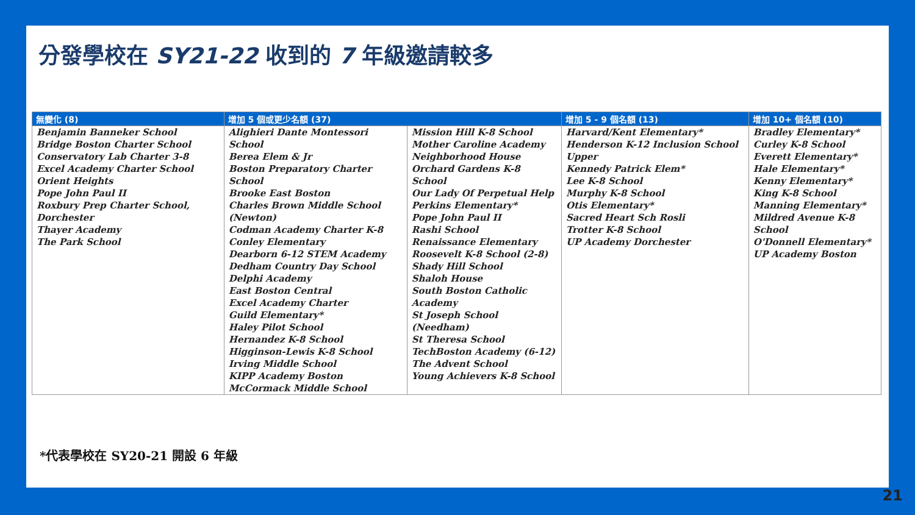分發學校在 SY21-22 收到的 7 年級邀請較多
| 無變化 (8) | 增加 5 個或更少名額 (37) | | 增加 5 - 9 個名額 (13) | 增加 10+ 個名額 (10) |
| --- | --- | --- | --- | --- |
| Benjamin Banneker School Bridge Boston Charter School Conservatory Lab Charter 3-8 Excel Academy Charter School Orient Heights Pope John Paul II Roxbury Prep Charter School, Dorchester Thayer Academy The Park School | Alighieri Dante Montessori School Berea Elem & Jr Boston Preparatory Charter School Brooke East Boston Charles Brown Middle School (Newton) Codman Academy Charter K-8 Conley Elementary Dearborn 6-12 STEM Academy Dedham Country Day School Delphi Academy East Boston Central Excel Academy Charter Guild Elementary* Haley Pilot School Hernandez K-8 School Higginson-Lewis K-8 School Irving Middle School KIPP Academy Boston McCormack Middle School | Mission Hill K-8 School Mother Caroline Academy Neighborhood House Orchard Gardens K-8 School Our Lady Of Perpetual Help Perkins Elementary* Pope John Paul II Rashi School Renaissance Elementary Roosevelt K-8 School (2-8) Shady Hill School Shaloh House South Boston Catholic Academy St Joseph School (Needham) St Theresa School TechBoston Academy (6-12) The Advent School Young Achievers K-8 School | Harvard/Kent Elementary* Henderson K-12 Inclusion School Upper Kennedy Patrick Elem* Lee K-8 School Murphy K-8 School Otis Elementary* Sacred Heart Sch Rosli Trotter K-8 School UP Academy Dorchester | Bradley Elementary* Curley K-8 School Everett Elementary* Hale Elementary* Kenny Elementary* King K-8 School Manning Elementary* Mildred Avenue K-8 School O'Donnell Elementary* UP Academy Boston |
*代表學校在 SY20-21 開設 6 年級
21